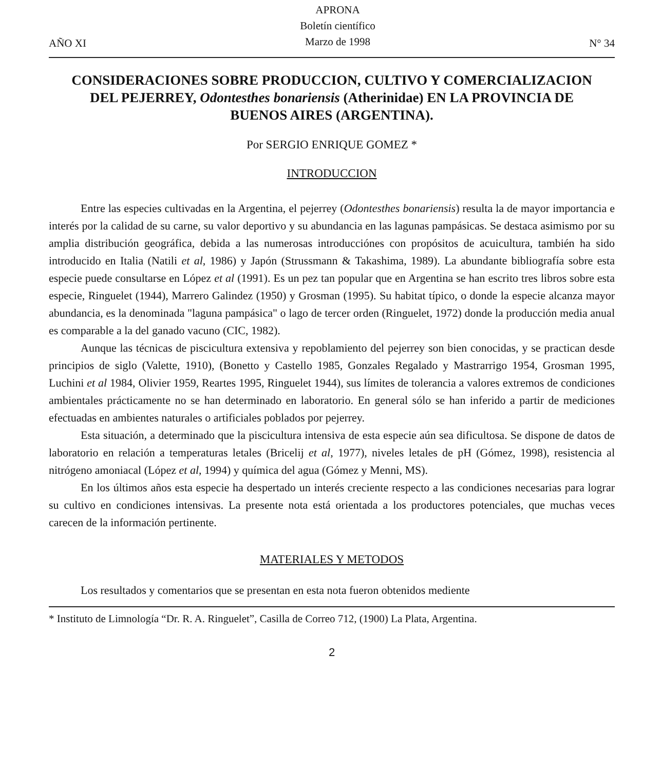AÑO XI
APRONA
Boletín científico
Marzo de 1998
N° 34
CONSIDERACIONES SOBRE PRODUCCION, CULTIVO Y COMERCIALIZACION DEL PEJERREY, Odontesthes bonariensis (Atherinidae) EN LA PROVINCIA DE BUENOS AIRES (ARGENTINA).
Por SERGIO ENRIQUE GOMEZ *
INTRODUCCION
Entre las especies cultivadas en la Argentina, el pejerrey (Odontesthes bonariensis) resulta la de mayor importancia e interés por la calidad de su carne, su valor deportivo y su abundancia en las lagunas pampásicas. Se destaca asimismo por su amplia distribución geográfica, debida a las numerosas introducciónes con propósitos de acuicultura, también ha sido introducido en Italia (Natili et al, 1986) y Japón (Strussmann & Takashima, 1989). La abundante bibliografía sobre esta especie puede consultarse en López et al (1991). Es un pez tan popular que en Argentina se han escrito tres libros sobre esta especie, Ringuelet (1944), Marrero Galindez (1950) y Grosman (1995). Su habitat típico, o donde la especie alcanza mayor abundancia, es la denominada "laguna pampásica" o lago de tercer orden (Ringuelet, 1972) donde la producción media anual es comparable a la del ganado vacuno (CIC, 1982).
Aunque las técnicas de piscicultura extensiva y repoblamiento del pejerrey son bien conocidas, y se practican desde principios de siglo (Valette, 1910), (Bonetto y Castello 1985, Gonzales Regalado y Mastrarrigo 1954, Grosman 1995, Luchini et al 1984, Olivier 1959, Reartes 1995, Ringuelet 1944), sus límites de tolerancia a valores extremos de condiciones ambientales prácticamente no se han determinado en laboratorio. En general sólo se han inferido a partir de mediciones efectuadas en ambientes naturales o artificiales poblados por pejerrey.
Esta situación, a determinado que la piscicultura intensiva de esta especie aún sea dificultosa. Se dispone de datos de laboratorio en relación a temperaturas letales (Bricelij et al, 1977), niveles letales de pH (Gómez, 1998), resistencia al nitrógeno amoniacal (López et al, 1994) y química del agua (Gómez y Menni, MS).
En los últimos años esta especie ha despertado un interés creciente respecto a las condiciones necesarias para lograr su cultivo en condiciones intensivas. La presente nota está orientada a los productores potenciales, que muchas veces carecen de la información pertinente.
MATERIALES Y METODOS
Los resultados y comentarios que se presentan en esta nota fueron obtenidos mediente
* Instituto de Limnología “Dr. R. A. Ringuelet”, Casilla de Correo 712, (1900) La Plata, Argentina.
2